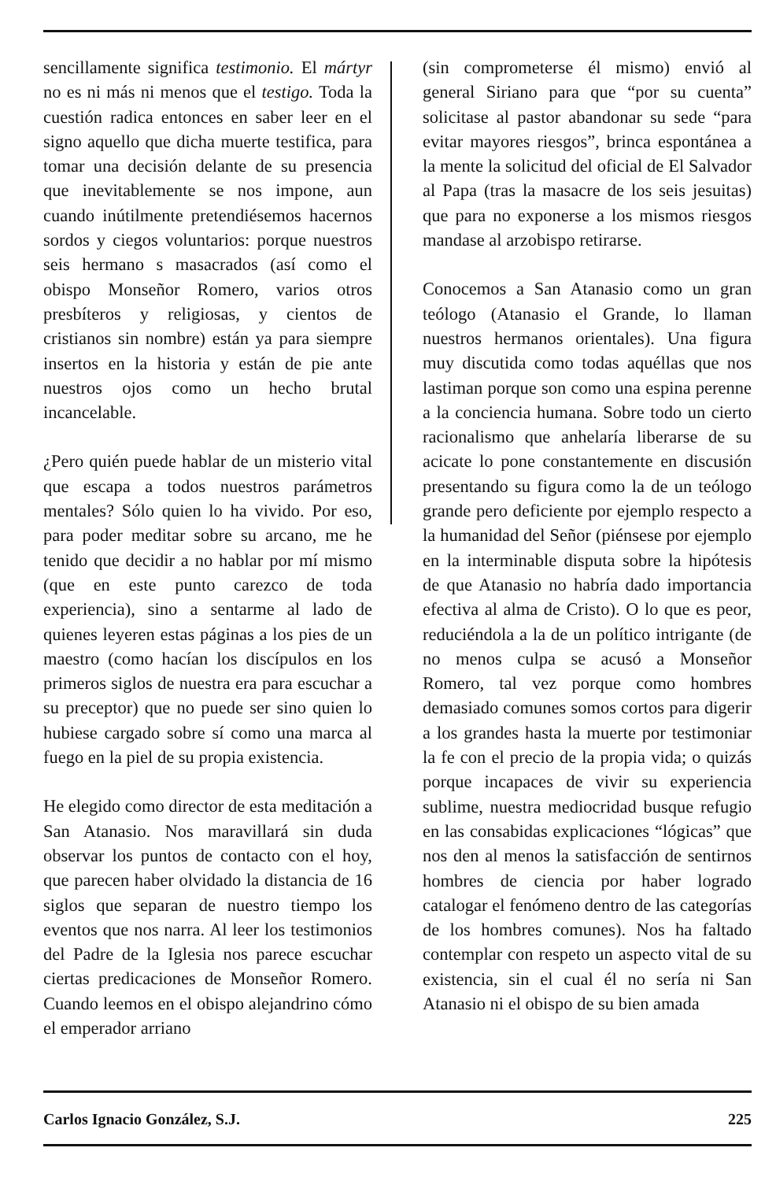sencillamente significa testimonio. El mártyr no es ni más ni menos que el testigo. Toda la cuestión radica entonces en saber leer en el signo aquello que dicha muerte testifica, para tomar una decisión delante de su presencia que inevitablemente se nos impone, aun cuando inútilmente pretendiésemos hacernos sordos y ciegos voluntarios: porque nuestros seis hermano s masacrados (así como el obispo Monseñor Romero, varios otros presbíteros y religiosas, y cientos de cristianos sin nombre) están ya para siempre insertos en la historia y están de pie ante nuestros ojos como un hecho brutal incancelable.
¿Pero quién puede hablar de un misterio vital que escapa a todos nuestros parámetros mentales? Sólo quien lo ha vivido. Por eso, para poder meditar sobre su arcano, me he tenido que decidir a no hablar por mí mismo (que en este punto carezco de toda experiencia), sino a sentarme al lado de quienes leyeren estas páginas a los pies de un maestro (como hacían los discípulos en los primeros siglos de nuestra era para escuchar a su preceptor) que no puede ser sino quien lo hubiese cargado sobre sí como una marca al fuego en la piel de su propia existencia.
He elegido como director de esta meditación a San Atanasio. Nos maravillará sin duda observar los puntos de contacto con el hoy, que parecen haber olvidado la distancia de 16 siglos que separan de nuestro tiempo los eventos que nos narra. Al leer los testimonios del Padre de la Iglesia nos parece escuchar ciertas predicaciones de Monseñor Romero. Cuando leemos en el obispo alejandrino cómo el emperador arriano
(sin comprometerse él mismo) envió al general Siriano para que “por su cuenta” solicitase al pastor abandonar su sede “para evitar mayores riesgos”, brinca espontánea a la mente la solicitud del oficial de El Salvador al Papa (tras la masacre de los seis jesuitas) que para no exponerse a los mismos riesgos mandase al arzobispo retirarse.
Conocemos a San Atanasio como un gran teólogo (Atanasio el Grande, lo llaman nuestros hermanos orientales). Una figura muy discutida como todas aquéllas que nos lastiman porque son como una espina perenne a la conciencia humana. Sobre todo un cierto racionalismo que anhelaría liberarse de su acicate lo pone constantemente en discusión presentando su figura como la de un teólogo grande pero deficiente por ejemplo respecto a la humanidad del Señor (piénsese por ejemplo en la interminable disputa sobre la hipótesis de que Atanasio no habría dado importancia efectiva al alma de Cristo). O lo que es peor, reduciéndola a la de un político intrigante (de no menos culpa se acusó a Monseñor Romero, tal vez porque como hombres demasiado comunes somos cortos para digerir a los grandes hasta la muerte por testimoniar la fe con el precio de la propia vida; o quizás porque incapaces de vivir su experiencia sublime, nuestra mediocridad busque refugio en las consabidas explicaciones “lógicas” que nos den al menos la satisfacción de sentirnos hombres de ciencia por haber logrado catalogar el fenómeno dentro de las categorías de los hombres comunes). Nos ha faltado contemplar con respeto un aspecto vital de su existencia, sin el cual él no sería ni San Atanasio ni el obispo de su bien amada
Carlos Ignacio González, S.J. 225